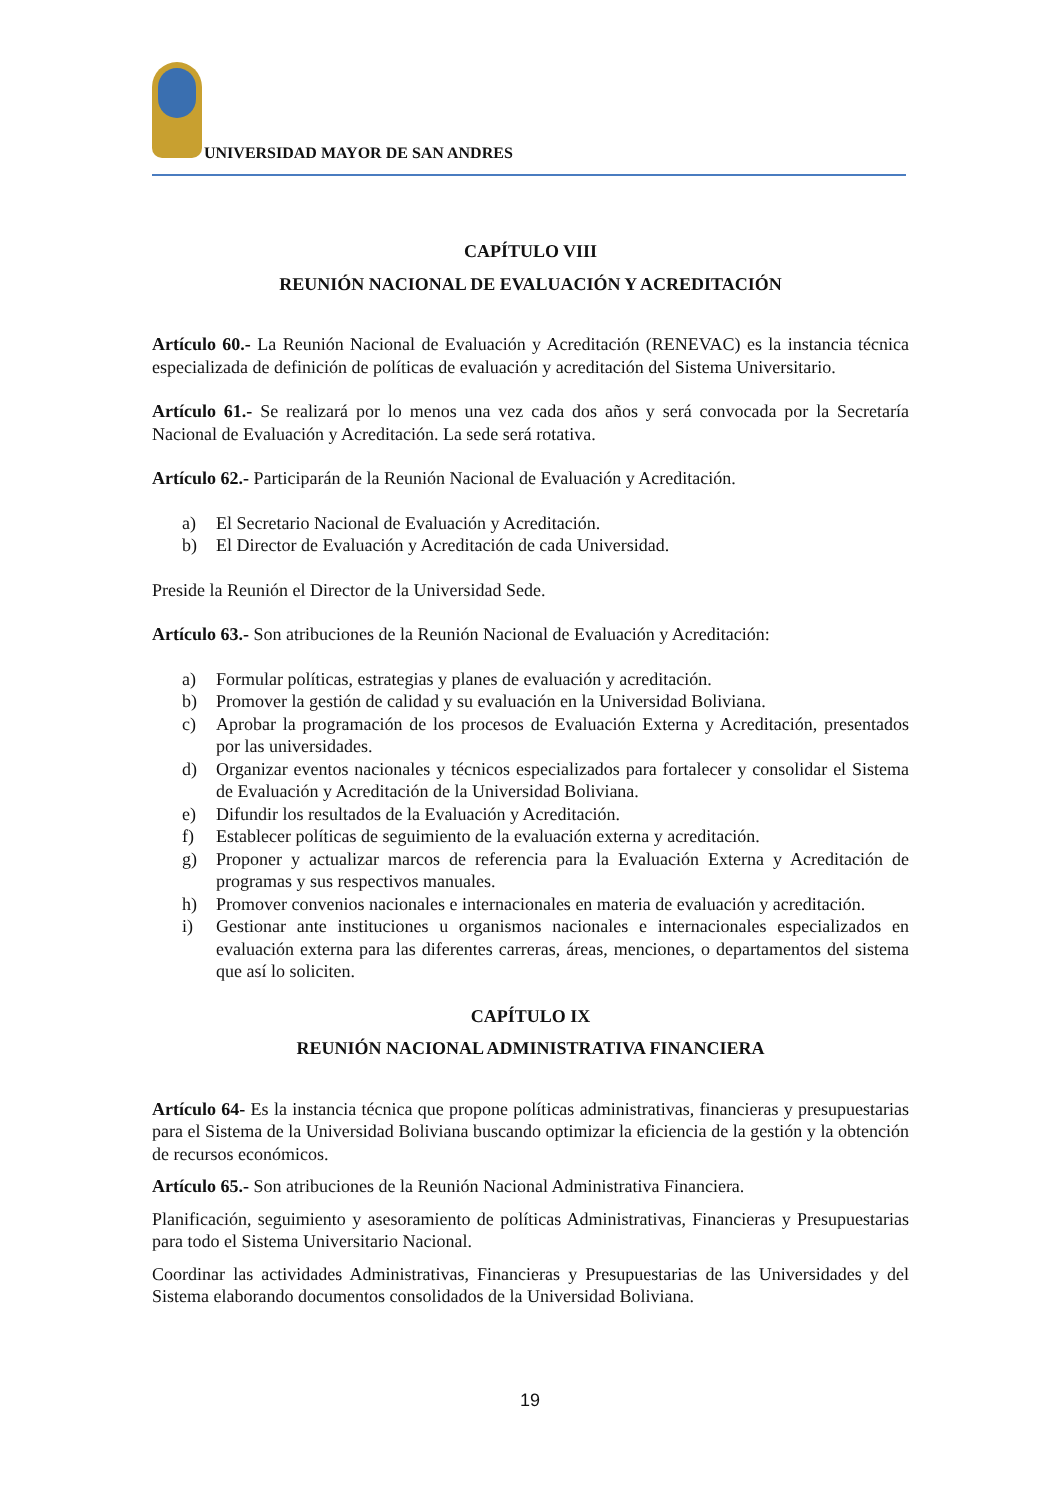UNIVERSIDAD MAYOR DE SAN ANDRES
CAPÍTULO VIII
REUNIÓN NACIONAL DE EVALUACIÓN Y ACREDITACIÓN
Artículo 60.- La Reunión Nacional de Evaluación y Acreditación (RENEVAC) es la instancia técnica especializada de definición de políticas de evaluación y acreditación del Sistema Universitario.
Artículo 61.- Se realizará por lo menos una vez cada dos años y será convocada por la Secretaría Nacional de Evaluación y Acreditación. La sede será rotativa.
Artículo 62.- Participarán de la Reunión Nacional de Evaluación y Acreditación.
a) El Secretario Nacional de Evaluación y Acreditación.
b) El Director de Evaluación y Acreditación de cada Universidad.
Preside la Reunión el Director de la Universidad Sede.
Artículo 63.- Son atribuciones de la Reunión Nacional de Evaluación y Acreditación:
a) Formular políticas, estrategias y planes de evaluación y acreditación.
b) Promover la gestión de calidad y su evaluación en la Universidad Boliviana.
c) Aprobar la programación de los procesos de Evaluación Externa y Acreditación, presentados por las universidades.
d) Organizar eventos nacionales y técnicos especializados para fortalecer y consolidar el Sistema de Evaluación y Acreditación de la Universidad Boliviana.
e) Difundir los resultados de la Evaluación y Acreditación.
f) Establecer políticas de seguimiento de la evaluación externa y acreditación.
g) Proponer y actualizar marcos de referencia para la Evaluación Externa y Acreditación de programas y sus respectivos manuales.
h) Promover convenios nacionales e internacionales en materia de evaluación y acreditación.
i) Gestionar ante instituciones u organismos nacionales e internacionales especializados en evaluación externa para las diferentes carreras, áreas, menciones, o departamentos del sistema que así lo soliciten.
CAPÍTULO IX
REUNIÓN NACIONAL ADMINISTRATIVA FINANCIERA
Artículo 64- Es la instancia técnica que propone políticas administrativas, financieras y presupuestarias para el Sistema de la Universidad Boliviana buscando optimizar la eficiencia de la gestión y la obtención de recursos económicos.
Artículo 65.- Son atribuciones de la Reunión Nacional Administrativa Financiera.
Planificación, seguimiento y asesoramiento de políticas Administrativas, Financieras y Presupuestarias para todo el Sistema Universitario Nacional.
Coordinar las actividades Administrativas, Financieras y Presupuestarias de las Universidades y del Sistema elaborando documentos consolidados de la Universidad Boliviana.
19